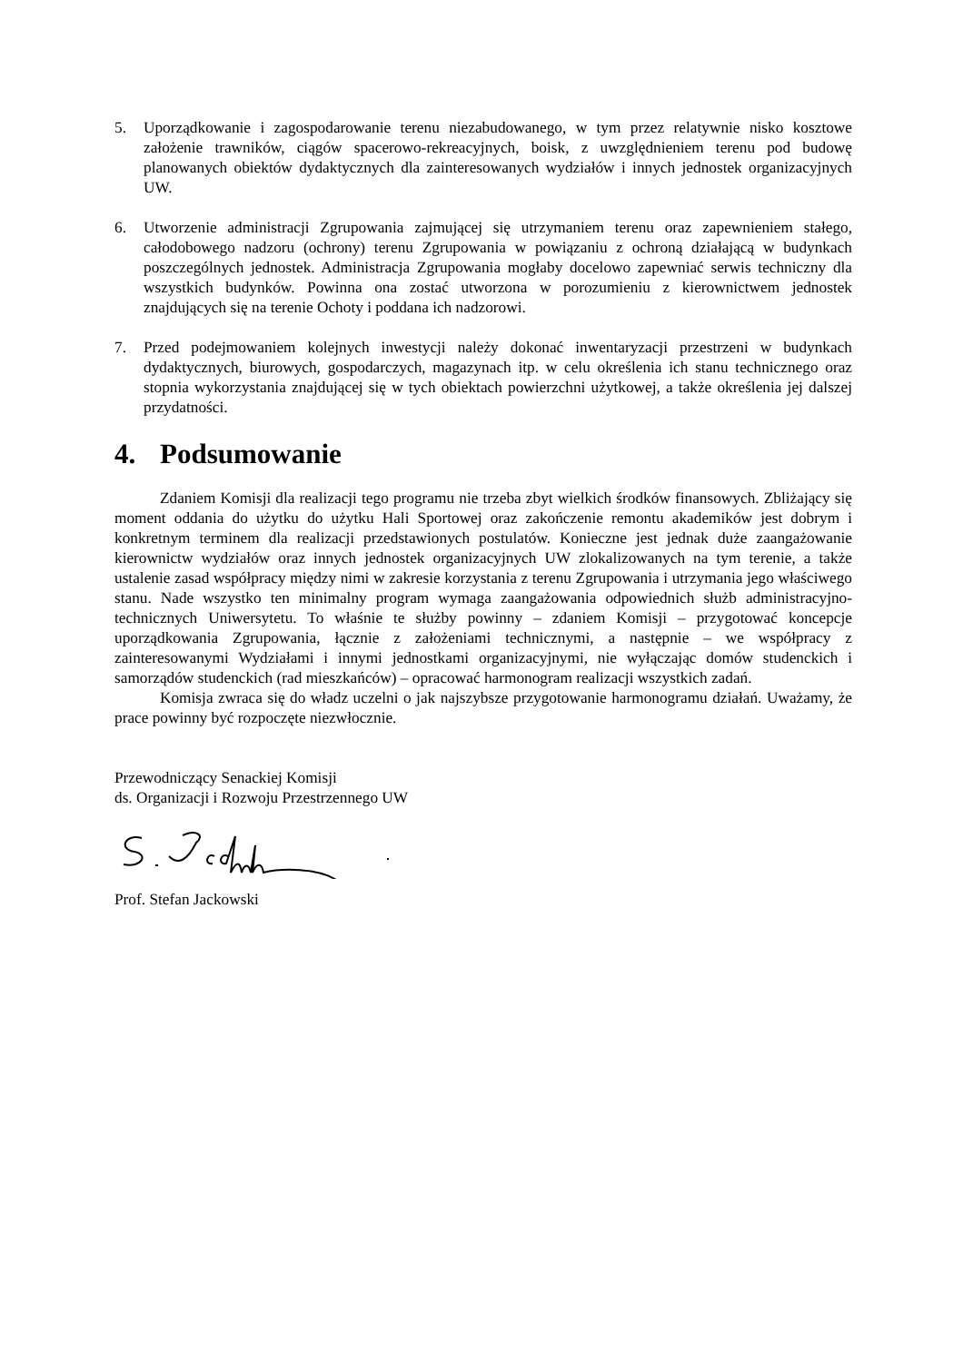5. Uporządkowanie i zagospodarowanie terenu niezabudowanego, w tym przez relatywnie nisko kosztowe założenie trawników, ciągów spacerowo-rekreacyjnych, boisk, z uwzględnieniem terenu pod budowę planowanych obiektów dydaktycznych dla zainteresowanych wydziałów i innych jednostek organizacyjnych UW.
6. Utworzenie administracji Zgrupowania zajmującej się utrzymaniem terenu oraz zapewnieniem stałego, całodobowego nadzoru (ochrony) terenu Zgrupowania w powiązaniu z ochroną działającą w budynkach poszczególnych jednostek. Administracja Zgrupowania mogłaby docelowo zapewniać serwis techniczny dla wszystkich budynków. Powinna ona zostać utworzona w porozumieniu z kierownictwem jednostek znajdujących się na terenie Ochoty i poddana ich nadzorowi.
7. Przed podejmowaniem kolejnych inwestycji należy dokonać inwentaryzacji przestrzeni w budynkach dydaktycznych, biurowych, gospodarczych, magazynach itp. w celu określenia ich stanu technicznego oraz stopnia wykorzystania znajdującej się w tych obiektach powierzchni użytkowej, a także określenia jej dalszej przydatności.
4. Podsumowanie
Zdaniem Komisji dla realizacji tego programu nie trzeba zbyt wielkich środków finansowych. Zbliżający się moment oddania do użytku do użytku Hali Sportowej oraz zakończenie remontu akademików jest dobrym i konkretnym terminem dla realizacji przedstawionych postulatów. Konieczne jest jednak duże zaangażowanie kierownictw wydziałów oraz innych jednostek organizacyjnych UW zlokalizowanych na tym terenie, a także ustalenie zasad współpracy między nimi w zakresie korzystania z terenu Zgrupowania i utrzymania jego właściwego stanu. Nade wszystko ten minimalny program wymaga zaangażowania odpowiednich służb administracyjno- technicznych Uniwersytetu. To właśnie te służby powinny – zdaniem Komisji – przygotować koncepcje uporządkowania Zgrupowania, łącznie z założeniami technicznymi, a następnie – we współpracy z zainteresowanymi Wydziałami i innymi jednostkami organizacyjnymi, nie wyłączając domów studenckich i samorządów studenckich (rad mieszkańców) – opracować harmonogram realizacji wszystkich zadań.
Komisja zwraca się do władz uczelni o jak najszybsze przygotowanie harmonogramu działań. Uważamy, że prace powinny być rozpoczęte niezwłocznie.
Przewodniczący Senackiej Komisji
ds. Organizacji i Rozwoju Przestrzennego UW
Prof. Stefan Jackowski